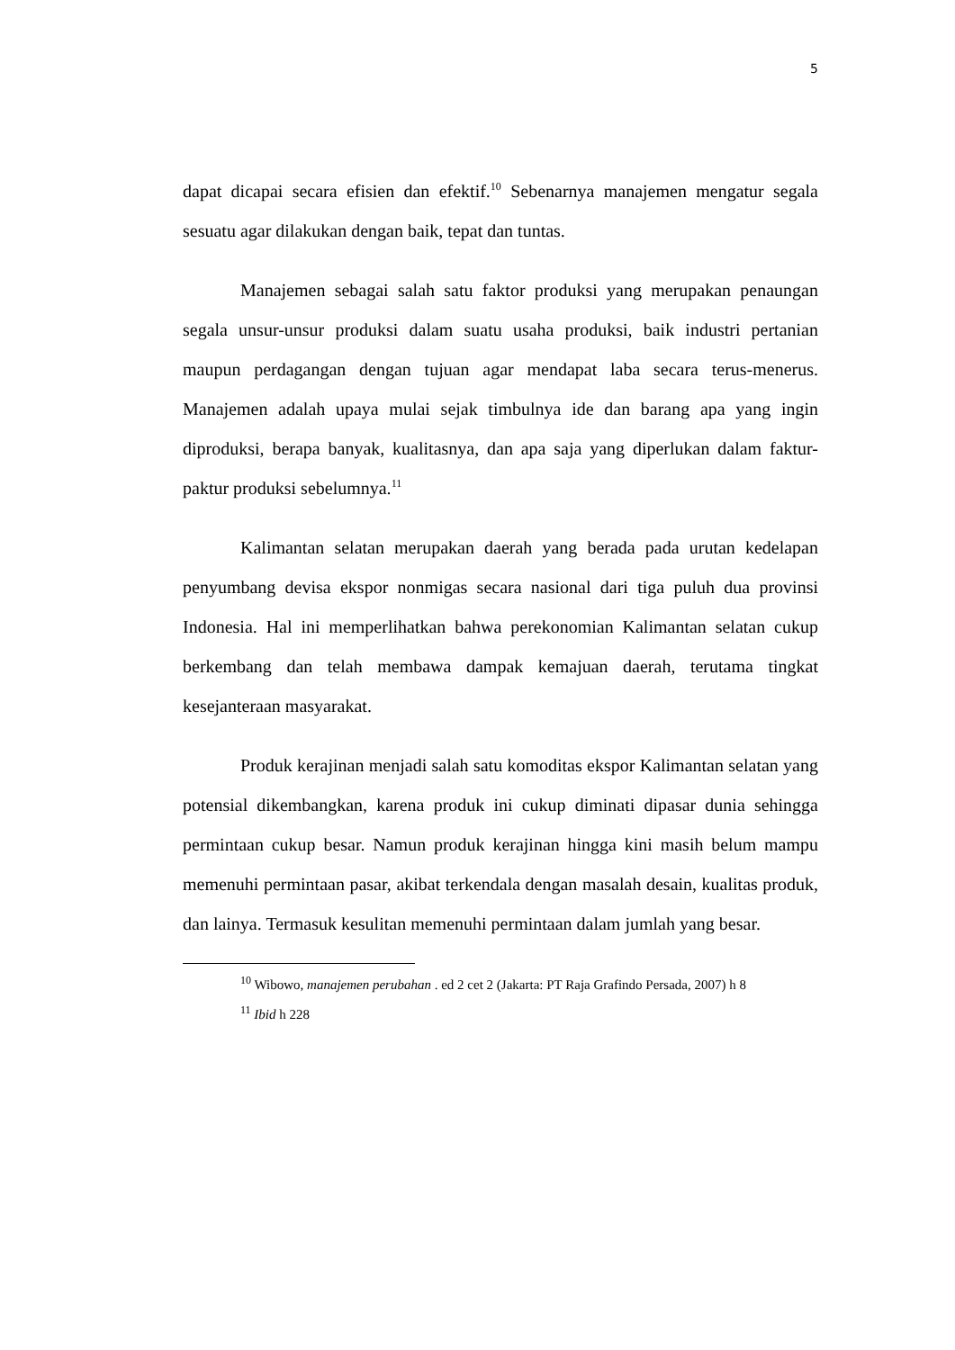5
dapat dicapai secara efisien dan efektif.<sup>10</sup> Sebenarnya manajemen mengatur segala sesuatu agar dilakukan dengan baik, tepat dan tuntas.
Manajemen sebagai salah satu faktor produksi yang merupakan penaungan segala unsur-unsur produksi dalam suatu usaha produksi, baik industri pertanian maupun perdagangan dengan tujuan agar mendapat laba secara terus-menerus. Manajemen adalah upaya mulai sejak timbulnya ide dan barang apa yang ingin diproduksi, berapa banyak, kualitasnya, dan apa saja yang diperlukan dalam faktur-paktur produksi sebelumnya.<sup>11</sup>
Kalimantan selatan merupakan daerah yang berada pada urutan kedelapan penyumbang devisa ekspor nonmigas secara nasional dari tiga puluh dua provinsi Indonesia. Hal ini memperlihatkan bahwa perekonomian Kalimantan selatan cukup berkembang dan telah membawa dampak kemajuan daerah, terutama tingkat kesejanteraan masyarakat.
Produk kerajinan menjadi salah satu komoditas ekspor Kalimantan selatan yang potensial dikembangkan, karena produk ini cukup diminati dipasar dunia sehingga permintaan cukup besar. Namun produk kerajinan hingga kini masih belum mampu memenuhi permintaan pasar, akibat terkendala dengan masalah desain, kualitas produk, dan lainya. Termasuk kesulitan memenuhi permintaan dalam jumlah yang besar.
<sup>10</sup> Wibowo, manajemen perubahan . ed 2 cet 2 (Jakarta: PT Raja Grafindo Persada, 2007) h 8
<sup>11</sup> Ibid h 228